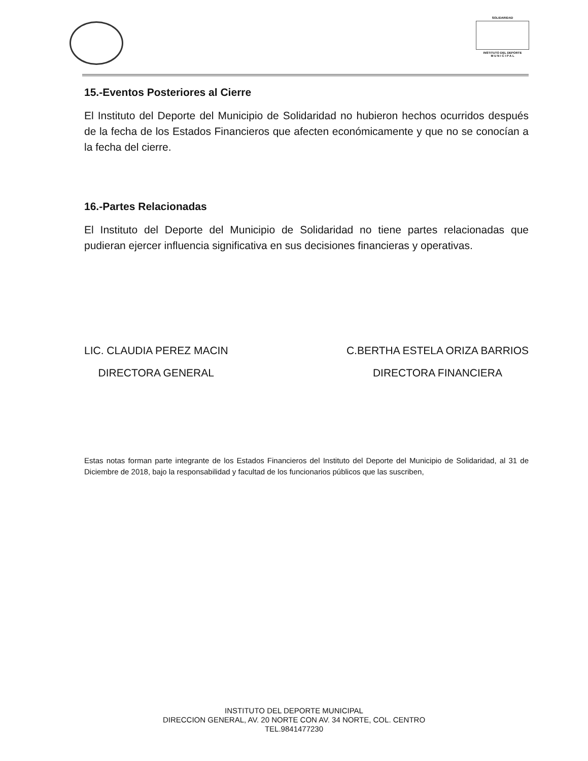SOLIDARIDAD
INSTITUTO DEL DEPORTE
M U N I C I P A L
15.-Eventos Posteriores al Cierre
El Instituto del Deporte del Municipio de Solidaridad no hubieron hechos ocurridos después de la fecha de los Estados Financieros que afecten económicamente y que no se conocían a la fecha del cierre.
16.-Partes Relacionadas
El Instituto del Deporte del Municipio de Solidaridad no tiene partes relacionadas que pudieran ejercer influencia significativa en sus decisiones financieras y operativas.
LIC. CLAUDIA PEREZ MACIN
DIRECTORA GENERAL
C.BERTHA ESTELA ORIZA BARRIOS
DIRECTORA FINANCIERA
Estas notas forman parte integrante de los Estados Financieros del Instituto del Deporte del Municipio de Solidaridad, al 31 de Diciembre de 2018, bajo la responsabilidad y facultad de los funcionarios públicos que las suscriben,
INSTITUTO DEL DEPORTE MUNICIPAL
DIRECCION GENERAL, AV. 20 NORTE CON AV. 34 NORTE, COL. CENTRO
TEL.9841477230